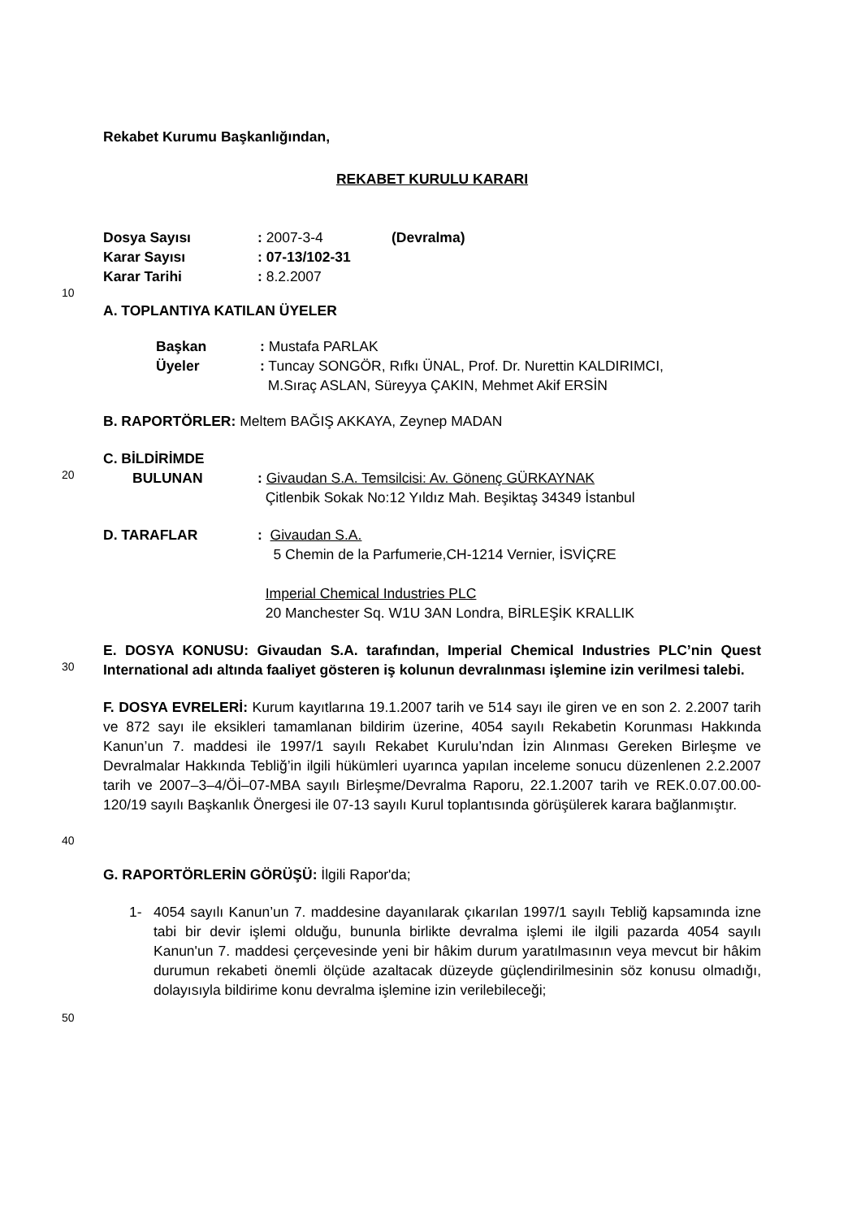Rekabet Kurumu Başkanlığından,
REKABET KURULU KARARI
| Dosya Sayısı | : 2007-3-4 | (Devralma) |
| Karar Sayısı | : 07-13/102-31 | |
| Karar Tarihi | : 8.2.2007 | |
10
A. TOPLANTIYA KATILAN ÜYELER
| Başkan | : Mustafa PARLAK |
| Üyeler | : Tuncay SONGÖR, Rıfkı ÜNAL, Prof. Dr. Nurettin KALDIRIMCI, M.Sıraç ASLAN, Süreyya ÇAKIN, Mehmet Akif ERSİN |
B. RAPORTÖRLER: Meltem BAĞIŞ AKKAYA, Zeynep MADAN
C. BİLDİRİMDE
20
| BULUNAN | : Givaudan S.A. Temsilcisi: Av. Gönenç GÜRKAYNAK Çitlenbik Sokak No:12 Yıldız Mah. Beşiktaş 34349 İstanbul |
| D. TARAFLAR | : Givaudan S.A. 5 Chemin de la Parfumerie,CH-1214 Vernier, İSVİÇRE Imperial Chemical Industries PLC 20 Manchester Sq. W1U 3AN Londra, BİRLEŞİK KRALLIK |
30
E. DOSYA KONUSU: Givaudan S.A. tarafından, Imperial Chemical Industries PLC’nin Quest International adı altında faaliyet gösteren iş kolunun devralınması işlemine izin verilmesi talebi.
40
F. DOSYA EVRELERİ: Kurum kayıtlarına 19.1.2007 tarih ve 514 sayı ile giren ve en son 2. 2.2007 tarih ve 872 sayı ile eksikleri tamamlanan bildirim üzerine, 4054 sayılı Rekabetin Korunması Hakkında Kanun’un 7. maddesi ile 1997/1 sayılı Rekabet Kurulu’ndan İzin Alınması Gereken Birleşme ve Devralmalar Hakkında Tebliğ’in ilgili hükümleri uyarınca yapılan inceleme sonucu düzenlenen 2.2.2007 tarih ve 2007–3–4/Öİ–07-MBA sayılı Birleşme/Devralma Raporu, 22.1.2007 tarih ve REK.0.07.00.00-120/19 sayılı Başkanlık Önergesi ile 07-13 sayılı Kurul toplantısında görüşülerek karara bağlanmıştır.
G. RAPORTÖRLERİN GÖRÜŞÜ: İlgili Rapor'da;
1- 4054 sayılı Kanun’un 7. maddesine dayanılarak çıkarılan 1997/1 sayılı Tebliğ kapsamında izne tabi bir devir işlemi olduğu, bununla birlikte devralma işlemi ile ilgili pazarda 4054 sayılı Kanun'un 7. maddesi çerçevesinde yeni bir hâkim durum yaratılmasının veya mevcut bir hâkim durumun rekabeti önemli ölçüde azaltacak düzeyde güçlendirilmesinin söz konusu olmadığı, dolayısıyla bildirime konu devralma işlemine izin verilebileceği;
50